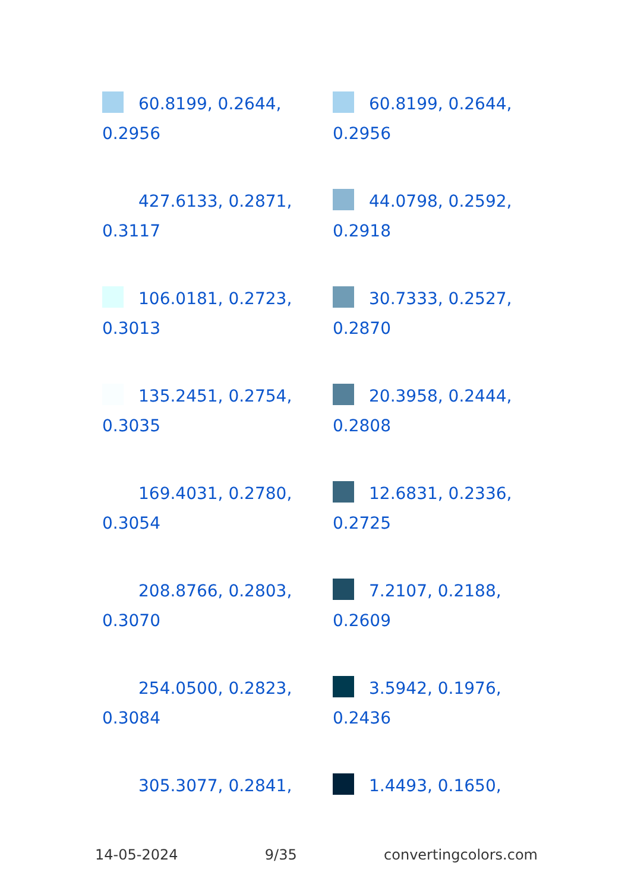60.8199, 0.2644, 0.2956
60.8199, 0.2644, 0.2956
427.6133, 0.2871, 0.3117
44.0798, 0.2592, 0.2918
106.0181, 0.2723, 0.3013
30.7333, 0.2527, 0.2870
135.2451, 0.2754, 0.3035
20.3958, 0.2444, 0.2808
169.4031, 0.2780, 0.3054
12.6831, 0.2336, 0.2725
208.8766, 0.2803, 0.3070
7.2107, 0.2188, 0.2609
254.0500, 0.2823, 0.3084
3.5942, 0.1976, 0.2436
305.3077, 0.2841,
1.4493, 0.1650,
14-05-2024 9/35 convertingcolors.com